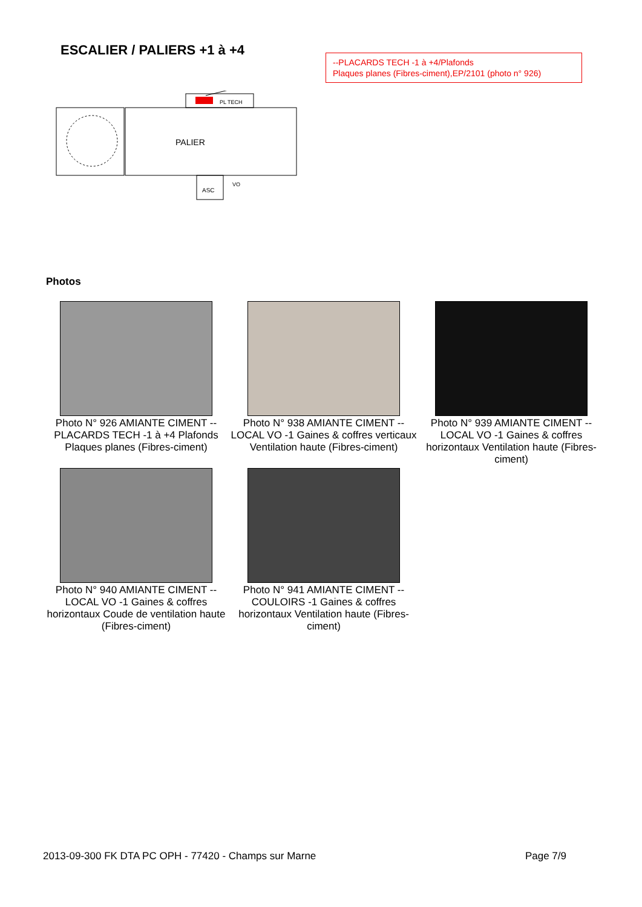ESCALIER / PALIERS +1 à +4
--PLACARDS TECH -1 à +4/Plafonds
Plaques planes (Fibres-ciment),EP/2101 (photo n° 926)
PL TECH
PALIER
ASC
VO
Photos
Photo N° 926 AMIANTE CIMENT -- PLACARDS TECH -1 à +4 Plafonds Plaques planes (Fibres-ciment)
Photo N° 938 AMIANTE CIMENT -- LOCAL VO -1 Gaines & coffres verticaux Ventilation haute (Fibres-ciment)
Photo N° 939 AMIANTE CIMENT -- LOCAL VO -1 Gaines & coffres horizontaux Ventilation haute (Fibres-ciment)
Photo N° 940 AMIANTE CIMENT -- LOCAL VO -1 Gaines & coffres horizontaux Coude de ventilation haute (Fibres-ciment)
Photo N° 941 AMIANTE CIMENT -- COULOIRS -1 Gaines & coffres horizontaux Ventilation haute (Fibres-ciment)
2013-09-300 FK DTA PC OPH - 77420 - Champs sur Marne Page 7/9